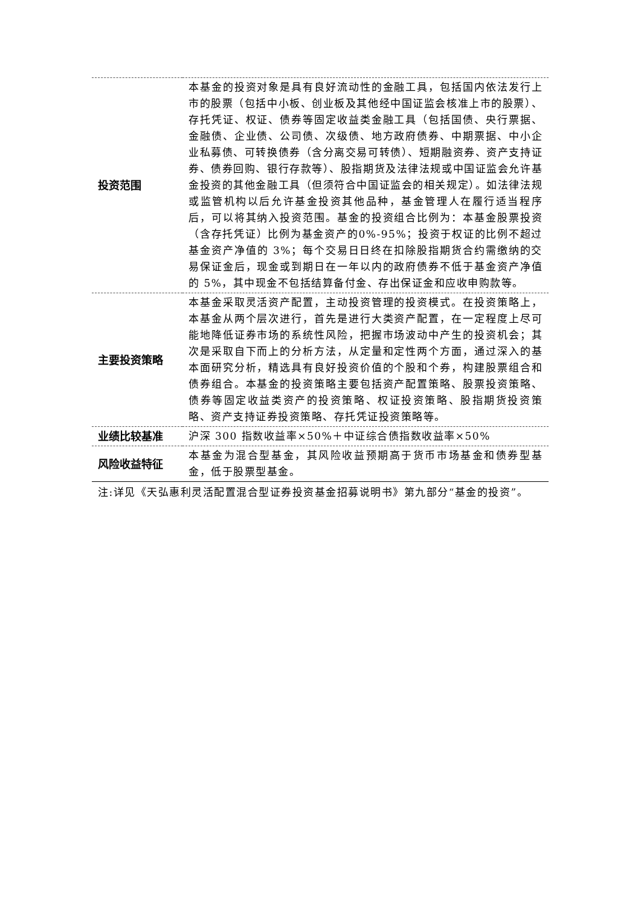| 投资范围 | 本基金的投资对象是具有良好流动性的金融工具，包括国内依法发行上市的股票（包括中小板、创业板及其他经中国证监会核准上市的股票）、存托凭证、权证、债券等固定收益类金融工具（包括国债、央行票据、金融债、企业债、公司债、次级债、地方政府债券、中期票据、中小企业私募债、可转换债券（含分离交易可转债）、短期融资券、资产支持证券、债券回购、银行存款等）、股指期货及法律法规或中国证监会允许基金投资的其他金融工具（但须符合中国证监会的相关规定）。如法律法规或监管机构以后允许基金投资其他品种，基金管理人在履行适当程序后，可以将其纳入投资范围。基金的投资组合比例为：本基金股票投资（含存托凭证）比例为基金资产的0%-95%；投资于权证的比例不超过基金资产净值的 3%；每个交易日日终在扣除股指期货合约需缴纳的交易保证金后，现金或到期日在一年以内的政府债券不低于基金资产净值的 5%，其中现金不包括结算备付金、存出保证金和应收申购款等。 |
| 主要投资策略 | 本基金采取灵活资产配置，主动投资管理的投资模式。在投资策略上，本基金从两个层次进行，首先是进行大类资产配置，在一定程度上尽可能地降低证券市场的系统性风险，把握市场波动中产生的投资机会；其次是采取自下而上的分析方法，从定量和定性两个方面，通过深入的基本面研究分析，精选具有良好投资价值的个股和个券，构建股票组合和债券组合。本基金的投资策略主要包括资产配置策略、股票投资策略、债券等固定收益类资产的投资策略、权证投资策略、股指期货投资策略、资产支持证券投资策略、存托凭证投资策略等。 |
| 业绩比较基准 | 沪深 300 指数收益率×50%＋中证综合债指数收益率×50% |
| 风险收益特征 | 本基金为混合型基金，其风险收益预期高于货币市场基金和债券型基金，低于股票型基金。 |
注:详见《天弘惠利灵活配置混合型证券投资基金招募说明书》第九部分“基金的投资”。